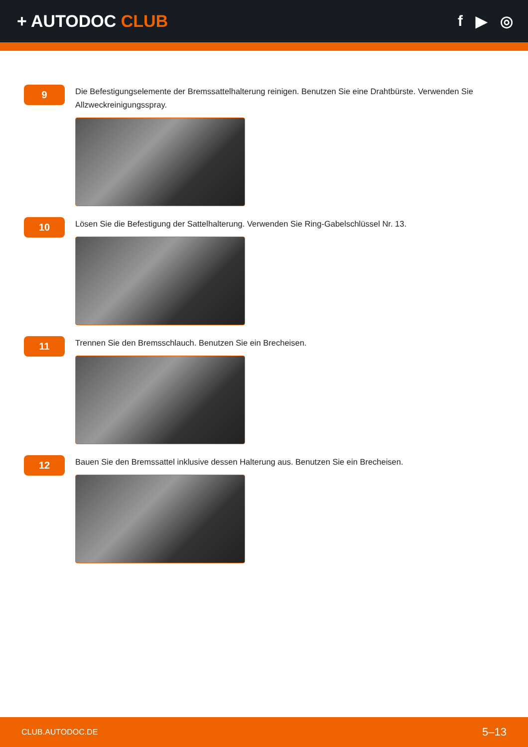+ AUTODOC CLUB f ▶ ◎
9
Die Befestigungselemente der Bremssattelhalterung reinigen. Benutzen Sie eine Drahtbürste. Verwenden Sie Allzweckreinigungsspray.
10
Lösen Sie die Befestigung der Sattelhalterung. Verwenden Sie Ring-Gabelschlüssel Nr. 13.
11
Trennen Sie den Bremsschlauch. Benutzen Sie ein Brecheisen.
12
Bauen Sie den Bremssattel inklusive dessen Halterung aus. Benutzen Sie ein Brecheisen.
CLUB.AUTODOC.DE 5–13